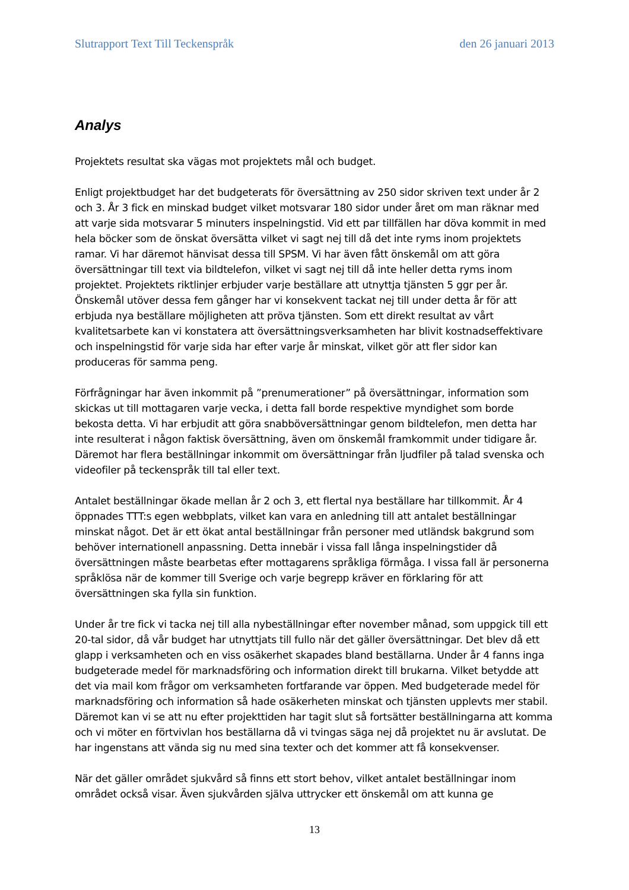Slutrapport Text Till Teckenspråk den 26 januari 2013
Analys
Projektets resultat ska vägas mot projektets mål och budget.
Enligt projektbudget har det budgeterats för översättning av 250 sidor skriven text under år 2 och 3. År 3 fick en minskad budget vilket motsvarar 180 sidor under året om man räknar med att varje sida motsvarar 5 minuters inspelningstid. Vid ett par tillfällen har döva kommit in med hela böcker som de önskat översätta vilket vi sagt nej till då det inte ryms inom projektets ramar. Vi har däremot hänvisat dessa till SPSM. Vi har även fått önskemål om att göra översättningar till text via bildtelefon, vilket vi sagt nej till då inte heller detta ryms inom projektet. Projektets riktlinjer erbjuder varje beställare att utnyttja tjänsten 5 ggr per år. Önskemål utöver dessa fem gånger har vi konsekvent tackat nej till under detta år för att erbjuda nya beställare möjligheten att pröva tjänsten. Som ett direkt resultat av vårt kvalitetsarbete kan vi konstatera att översättningsverksamheten har blivit kostnadseffektivare och inspelningstid för varje sida har efter varje år minskat, vilket gör att fler sidor kan produceras för samma peng.
Förfrågningar har även inkommit på ”prenumerationer” på översättningar, information som skickas ut till mottagaren varje vecka, i detta fall borde respektive myndighet som borde bekosta detta. Vi har erbjudit att göra snabböversättningar genom bildtelefon, men detta har inte resulterat i någon faktisk översättning, även om önskemål framkommit under tidigare år. Däremot har flera beställningar inkommit om översättningar från ljudfiler på talad svenska och videofiler på teckenspråk till tal eller text.
Antalet beställningar ökade mellan år 2 och 3, ett flertal nya beställare har tillkommit. År 4 öppnades TTT:s egen webbplats, vilket kan vara en anledning till att antalet beställningar minskat något. Det är ett ökat antal beställningar från personer med utländsk bakgrund som behöver internationell anpassning. Detta innebär i vissa fall långa inspelningstider då översättningen måste bearbetas efter mottagarens språkliga förmåga. I vissa fall är personerna språklösa när de kommer till Sverige och varje begrepp kräver en förklaring för att översättningen ska fylla sin funktion.
Under år tre fick vi tacka nej till alla nybeställningar efter november månad, som uppgick till ett 20-tal sidor, då vår budget har utnyttjats till fullo när det gäller översättningar. Det blev då ett glapp i verksamheten och en viss osäkerhet skapades bland beställarna. Under år 4 fanns inga budgeterade medel för marknadsföring och information direkt till brukarna. Vilket betydde att det via mail kom frågor om verksamheten fortfarande var öppen. Med budgeterade medel för marknadsföring och information så hade osäkerheten minskat och tjänsten upplevts mer stabil. Däremot kan vi se att nu efter projekttiden har tagit slut så fortsätter beställningarna att komma och vi möter en förtvivlan hos beställarna då vi tvingas säga nej då projektet nu är avslutat. De har ingenstans att vända sig nu med sina texter och det kommer att få konsekvenser.
När det gäller området sjukvård så finns ett stort behov, vilket antalet beställningar inom området också visar. Även sjukvården själva uttrycker ett önskemål om att kunna ge
13